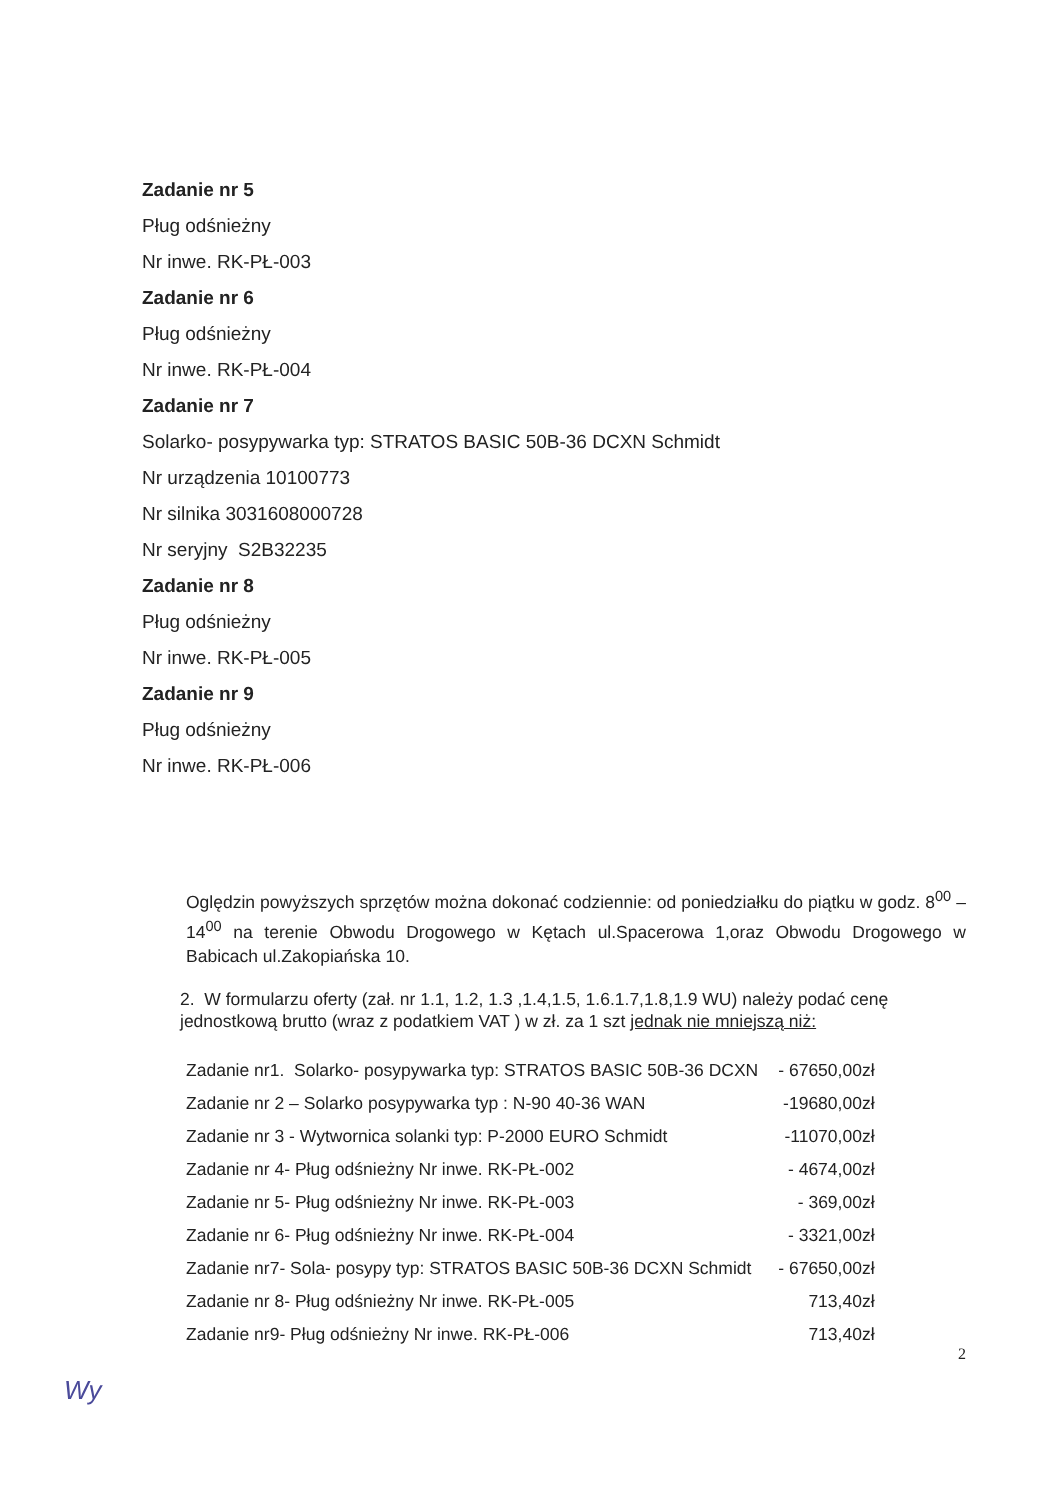Zadanie nr 5
Pług odśnieżny
Nr inwe. RK-PŁ-003
Zadanie nr 6
Pług odśnieżny
Nr inwe. RK-PŁ-004
Zadanie nr 7
Solarko- posypywarka typ: STRATOS BASIC 50B-36 DCXN Schmidt
Nr urządzenia 10100773
Nr silnika 3031608000728
Nr seryjny S2B32235
Zadanie nr 8
Pług odśnieżny
Nr inwe. RK-PŁ-005
Zadanie nr 9
Pług odśnieżny
Nr inwe. RK-PŁ-006
Oględzin powyższych sprzętów można dokonać codziennie: od poniedziałku do piątku w godz. 8<sup>00</sup> – 14<sup>00</sup> na terenie Obwodu Drogowego w Kętach ul.Spacerowa 1,oraz Obwodu Drogowego w Babicach ul.Zakopiańska 10.
2. W formularzu oferty (zał. nr 1.1, 1.2, 1.3 ,1.4,1.5, 1.6.1.7,1.8,1.9 WU) należy podać cenę jednostkową brutto (wraz z podatkiem VAT ) w zł. za 1 szt jednak nie mniejszą niż:
| Zadanie nr1. Solarko- posypywarka typ: STRATOS BASIC 50B-36 DCXN | - 67650,00zł |
| Zadanie nr 2 – Solarko posypywarka typ : N-90 40-36 WAN | -19680,00zł |
| Zadanie nr 3 - Wytwornica solanki typ: P-2000 EURO Schmidt | -11070,00zł |
| Zadanie nr 4- Pług odśnieżny Nr inwe. RK-PŁ-002 | - 4674,00zł |
| Zadanie nr 5- Pług odśnieżny Nr inwe. RK-PŁ-003 | - 369,00zł |
| Zadanie nr 6- Pług odśnieżny Nr inwe. RK-PŁ-004 | - 3321,00zł |
| Zadanie nr7- Sola- posypy typ: STRATOS BASIC 50B-36 DCXN Schmidt | - 67650,00zł |
| Zadanie nr 8- Pług odśnieżny Nr inwe. RK-PŁ-005 | 713,40zł |
| Zadanie nr9- Pług odśnieżny Nr inwe. RK-PŁ-006 | 713,40zł |
2
Wy